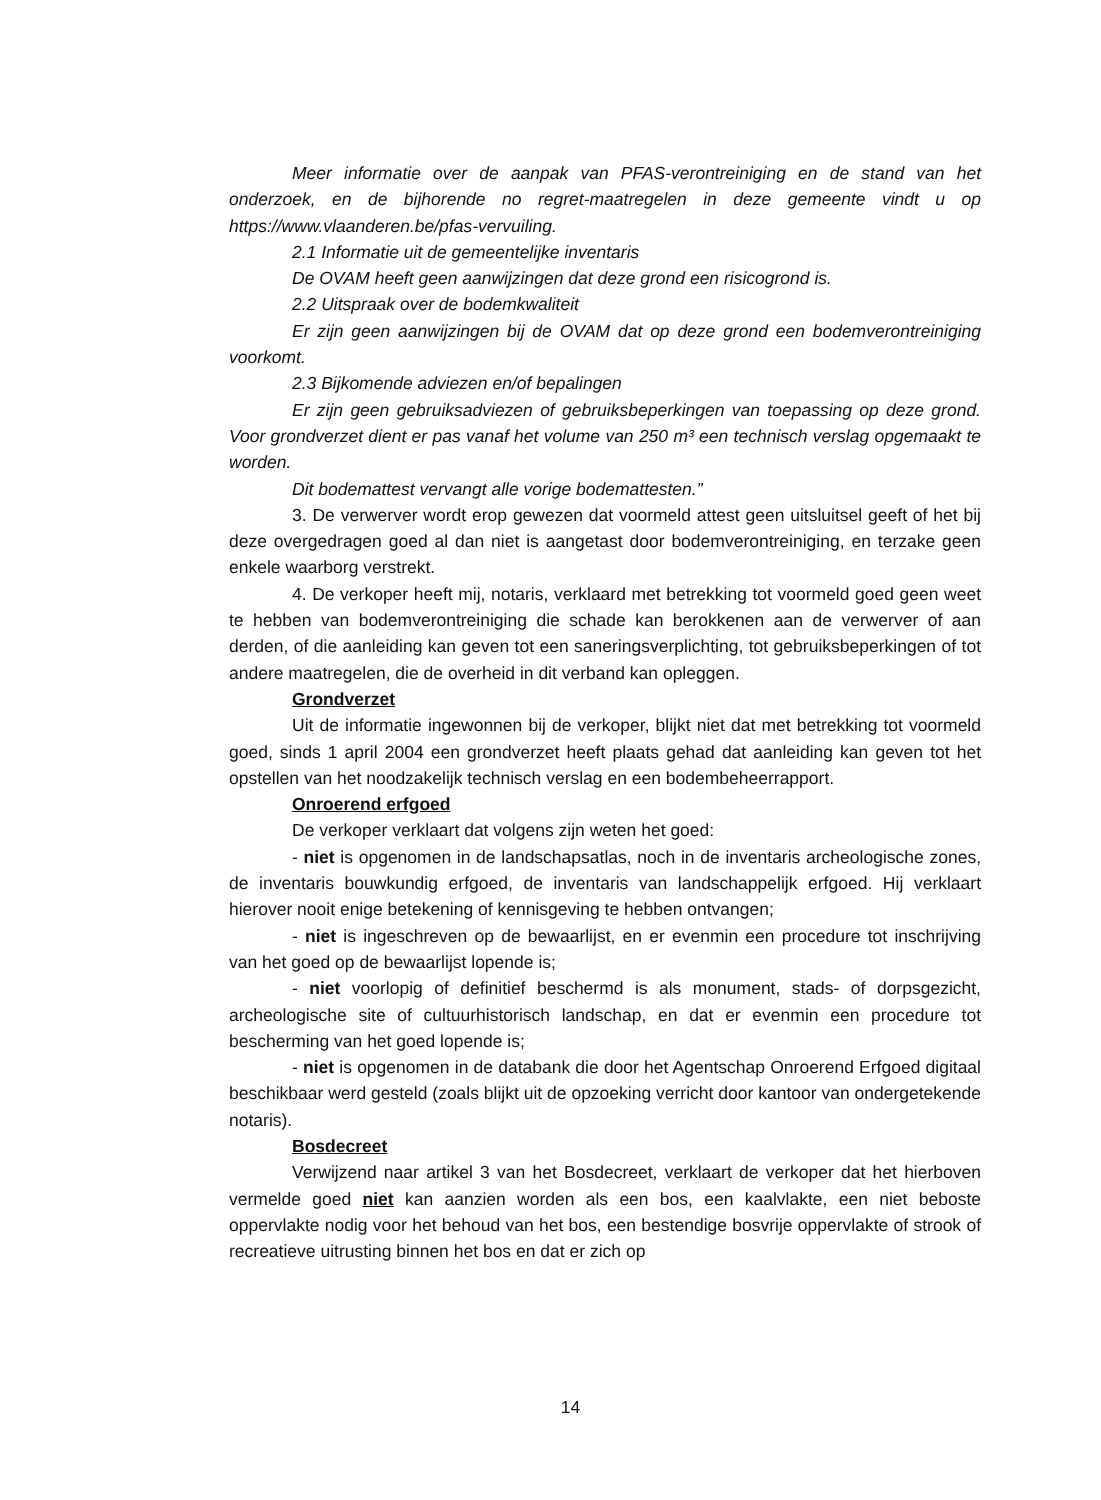Meer informatie over de aanpak van PFAS-verontreiniging en de stand van het onderzoek, en de bijhorende no regret-maatregelen in deze gemeente vindt u op https://www.vlaanderen.be/pfas-vervuiling.
2.1 Informatie uit de gemeentelijke inventaris
De OVAM heeft geen aanwijzingen dat deze grond een risicogrond is.
2.2 Uitspraak over de bodemkwaliteit
Er zijn geen aanwijzingen bij de OVAM dat op deze grond een bodemverontreiniging voorkomt.
2.3 Bijkomende adviezen en/of bepalingen
Er zijn geen gebruiksadviezen of gebruiksbeperkingen van toepassing op deze grond. Voor grondverzet dient er pas vanaf het volume van 250 m³ een technisch verslag opgemaakt te worden.
Dit bodemattest vervangt alle vorige bodemattesten.”
3. De verwerver wordt erop gewezen dat voormeld attest geen uitsluitsel geeft of het bij deze overgedragen goed al dan niet is aangetast door bodemverontreiniging, en terzake geen enkele waarborg verstrekt.
4. De verkoper heeft mij, notaris, verklaard met betrekking tot voormeld goed geen weet te hebben van bodemverontreiniging die schade kan berokkenen aan de verwerver of aan derden, of die aanleiding kan geven tot een saneringsverplichting, tot gebruiksbeperkingen of tot andere maatregelen, die de overheid in dit verband kan opleggen.
Grondverzet
Uit de informatie ingewonnen bij de verkoper, blijkt niet dat met betrekking tot voormeld goed, sinds 1 april 2004 een grondverzet heeft plaats gehad dat aanleiding kan geven tot het opstellen van het noodzakelijk technisch verslag en een bodembeheerrapport.
Onroerend erfgoed
De verkoper verklaart dat volgens zijn weten het goed:
- niet is opgenomen in de landschapsatlas, noch in de inventaris archeologische zones, de inventaris bouwkundig erfgoed, de inventaris van landschappelijk erfgoed. Hij verklaart hierover nooit enige betekening of kennisgeving te hebben ontvangen;
- niet is ingeschreven op de bewaarlijst, en er evenmin een procedure tot inschrijving van het goed op de bewaarlijst lopende is;
- niet voorlopig of definitief beschermd is als monument, stads- of dorpsgezicht, archeologische site of cultuurhistorisch landschap, en dat er evenmin een procedure tot bescherming van het goed lopende is;
- niet is opgenomen in de databank die door het Agentschap Onroerend Erfgoed digitaal beschikbaar werd gesteld (zoals blijkt uit de opzoeking verricht door kantoor van ondergetekende notaris).
Bosdecreet
Verwijzend naar artikel 3 van het Bosdecreet, verklaart de verkoper dat het hierboven vermelde goed niet kan aanzien worden als een bos, een kaalvlakte, een niet beboste oppervlakte nodig voor het behoud van het bos, een bestendige bosvrije oppervlakte of strook of recreatieve uitrusting binnen het bos en dat er zich op
14